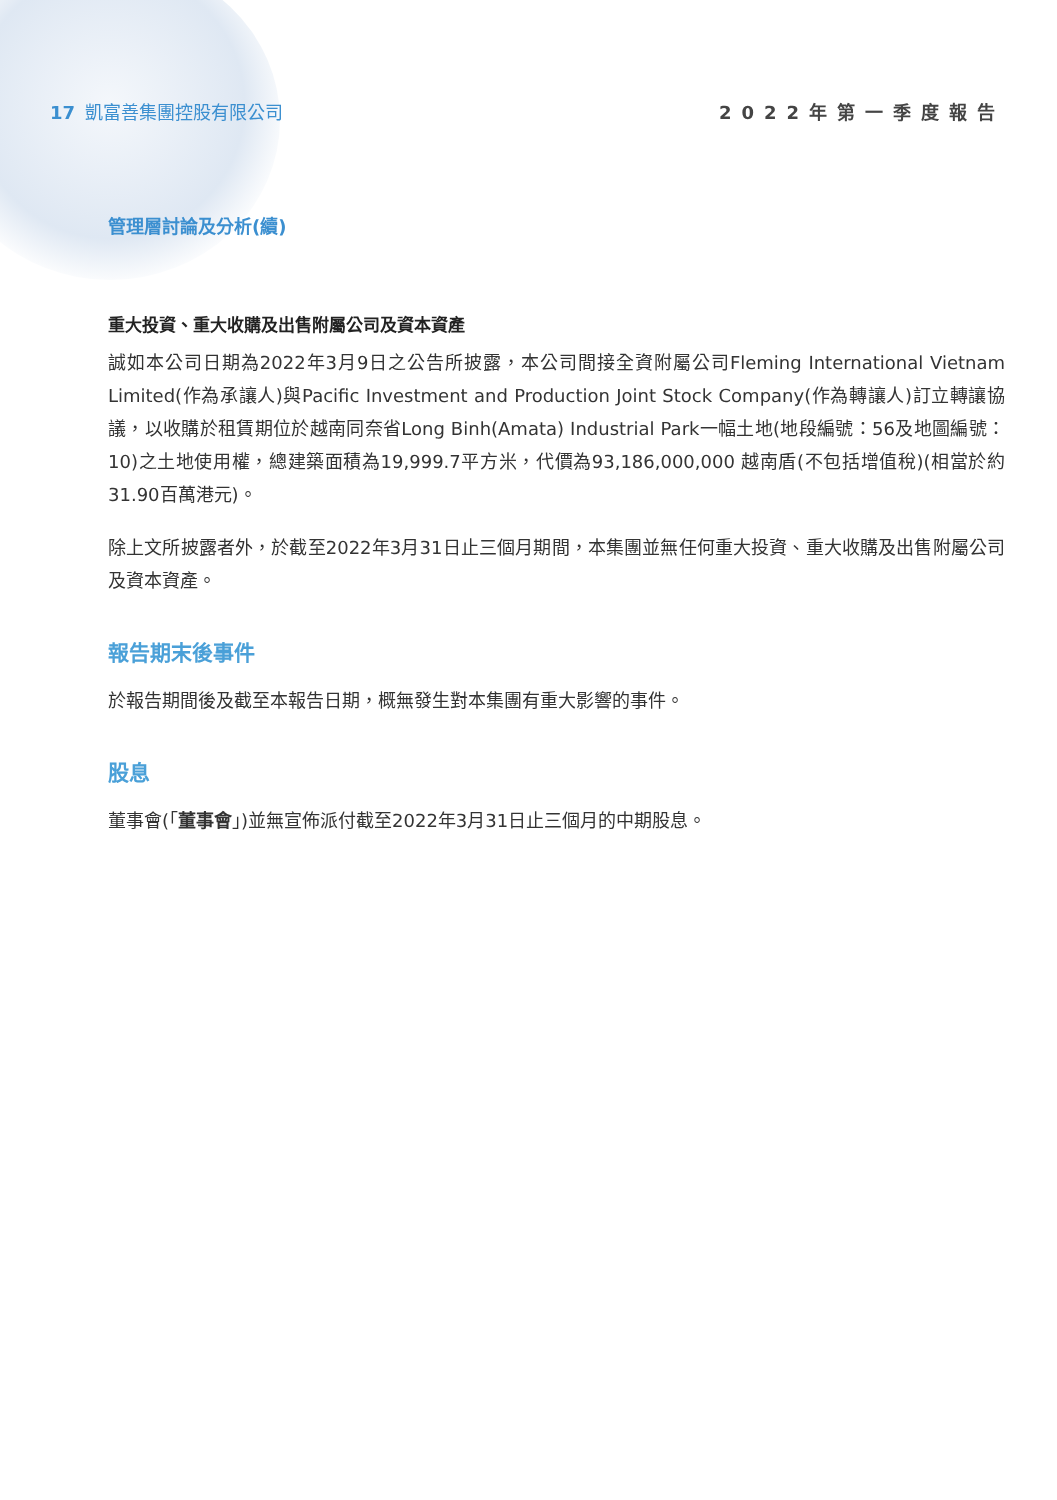17 凱富善集團控股有限公司 2022年第一季度報告
管理層討論及分析(續)
重大投資、重大收購及出售附屬公司及資本資產
誠如本公司日期為2022年3月9日之公告所披露，本公司間接全資附屬公司Fleming International Vietnam Limited(作為承讓人)與Pacific Investment and Production Joint Stock Company(作為轉讓人)訂立轉讓協議，以收購於租賃期位於越南同奈省Long Binh(Amata) Industrial Park一幅土地(地段編號：56及地圖編號：10)之土地使用權，總建築面積為19,999.7平方米，代價為93,186,000,000 越南盾(不包括增值稅)(相當於約31.90百萬港元)。
除上文所披露者外，於截至2022年3月31日止三個月期間，本集團並無任何重大投資、重大收購及出售附屬公司及資本資產。
報告期末後事件
於報告期間後及截至本報告日期，概無發生對本集團有重大影響的事件。
股息
董事會(「董事會」)並無宣佈派付截至2022年3月31日止三個月的中期股息。